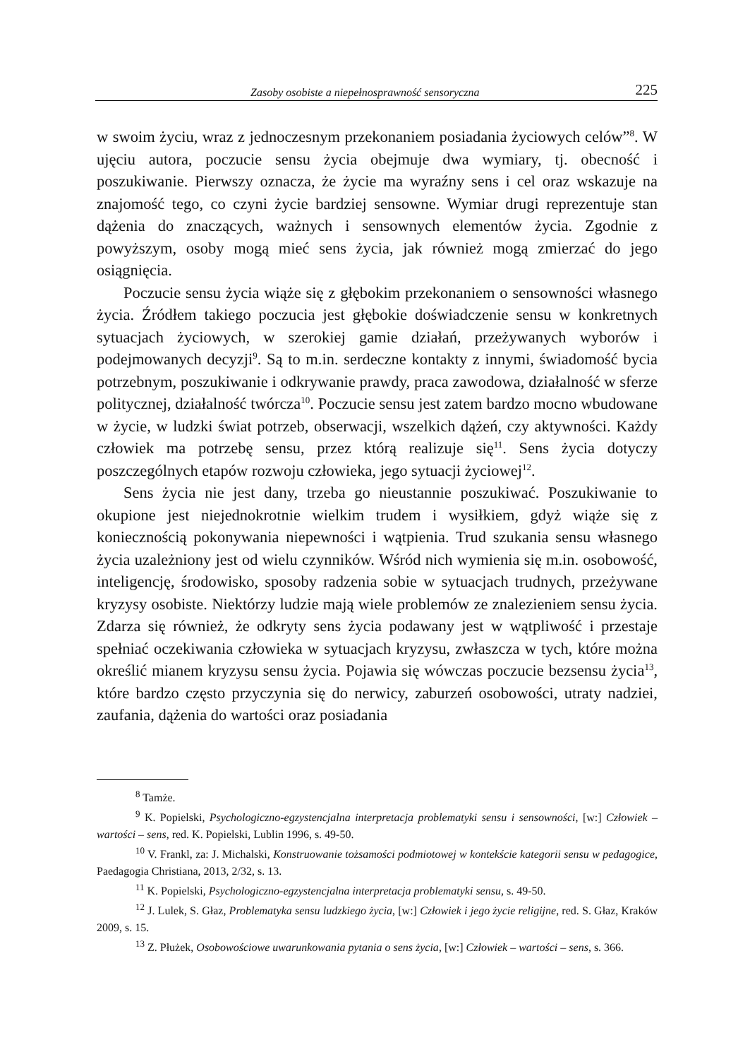Zasoby osobiste a niepełnosprawność sensoryczna 225
w swoim życiu, wraz z jednoczesnym przekonaniem posiadania życiowych celów”<sup>8</sup>. W ujęciu autora, poczucie sensu życia obejmuje dwa wymiary, tj. obecność i poszukiwanie. Pierwszy oznacza, że życie ma wyraźny sens i cel oraz wskazuje na znajomość tego, co czyni życie bardziej sensowne. Wymiar drugi reprezentuje stan dążenia do znaczących, ważnych i sensownych elementów życia. Zgodnie z powyższym, osoby mogą mieć sens życia, jak również mogą zmierzać do jego osiągnięcia.
Poczucie sensu życia wiąże się z głębokim przekonaniem o sensowności własnego życia. Źródłem takiego poczucia jest głębokie doświadczenie sensu w konkretnych sytuacjach życiowych, w szerokiej gamie działań, przeżywanych wyborów i podejmowanych decyzji<sup>9</sup>. Są to m.in. serdeczne kontakty z innymi, świadomość bycia potrzebnym, poszukiwanie i odkrywanie prawdy, praca zawodowa, działalność w sferze politycznej, działalność twórcza<sup>10</sup>. Poczucie sensu jest zatem bardzo mocno wbudowane w życie, w ludzki świat potrzeb, obserwacji, wszelkich dążeń, czy aktywności. Każdy człowiek ma potrzebę sensu, przez którą realizuje się<sup>11</sup>. Sens życia dotyczy poszczególnych etapów rozwoju człowieka, jego sytuacji życiowej<sup>12</sup>.
Sens życia nie jest dany, trzeba go nieustannie poszukiwać. Poszukiwanie to okupione jest niejednokrotnie wielkim trudem i wysiłkiem, gdyż wiąże się z koniecznością pokonywania niepewności i wątpienia. Trud szukania sensu własnego życia uzależniony jest od wielu czynników. Wśród nich wymienia się m.in. osobowość, inteligencję, środowisko, sposoby radzenia sobie w sytuacjach trudnych, przeżywane kryzysy osobiste. Niektórzy ludzie mają wiele problemów ze znalezieniem sensu życia. Zdarza się również, że odkryty sens życia podawany jest w wątpliwość i przestaje spełniać oczekiwania człowieka w sytuacjach kryzysu, zwłaszcza w tych, które można określić mianem kryzysu sensu życia. Pojawia się wówczas poczucie bezsensu życia<sup>13</sup>, które bardzo często przyczynia się do nerwicy, zaburzeń osobowości, utraty nadziei, zaufania, dążenia do wartości oraz posiadania
<sup>8</sup> Tamże.
<sup>9</sup> K. Popielski, Psychologiczno-egzystencjalna interpretacja problematyki sensu i sensowności, [w:] Człowiek – wartości – sens, red. K. Popielski, Lublin 1996, s. 49-50.
<sup>10</sup> V. Frankl, za: J. Michalski, Konstruowanie tożsamości podmiotowej w kontekście kategorii sensu w pedagogice, Paedagogia Christiana, 2013, 2/32, s. 13.
<sup>11</sup> K. Popielski, Psychologiczno-egzystencjalna interpretacja problematyki sensu, s. 49-50.
<sup>12</sup> J. Lulek, S. Głaz, Problematyka sensu ludzkiego życia, [w:] Człowiek i jego życie religijne, red. S. Głaz, Kraków 2009, s. 15.
<sup>13</sup> Z. Płużek, Osobowościowe uwarunkowania pytania o sens życia, [w:] Człowiek – wartości – sens, s. 366.